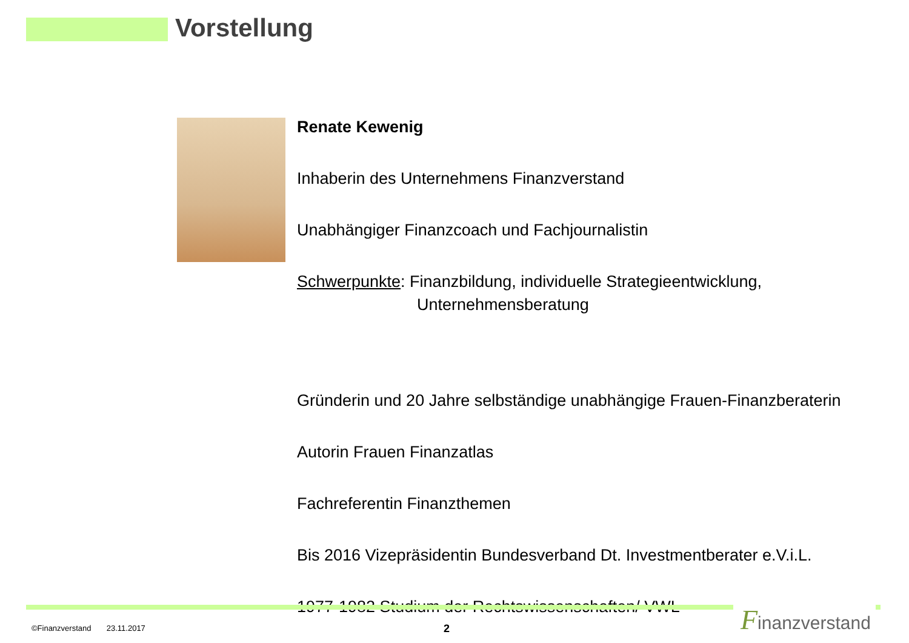Vorstellung
Renate Kewenig
Inhaberin des Unternehmens Finanzverstand
Unabhängiger Finanzcoach und Fachjournalistin
Schwerpunkte: Finanzbildung, individuelle Strategieentwicklung,
Unternehmensberatung
Gründerin und 20 Jahre selbständige unabhängige Frauen-Finanzberaterin
Autorin Frauen Finanzatlas
Fachreferentin Finanzthemen
Bis 2016 Vizepräsidentin Bundesverband Dt. Investmentberater e.V.i.L.
1977-1982 Studium der Rechtswissenschaften/ VWL
©Finanzverstand 23.11.2017
2
Finanzverstand